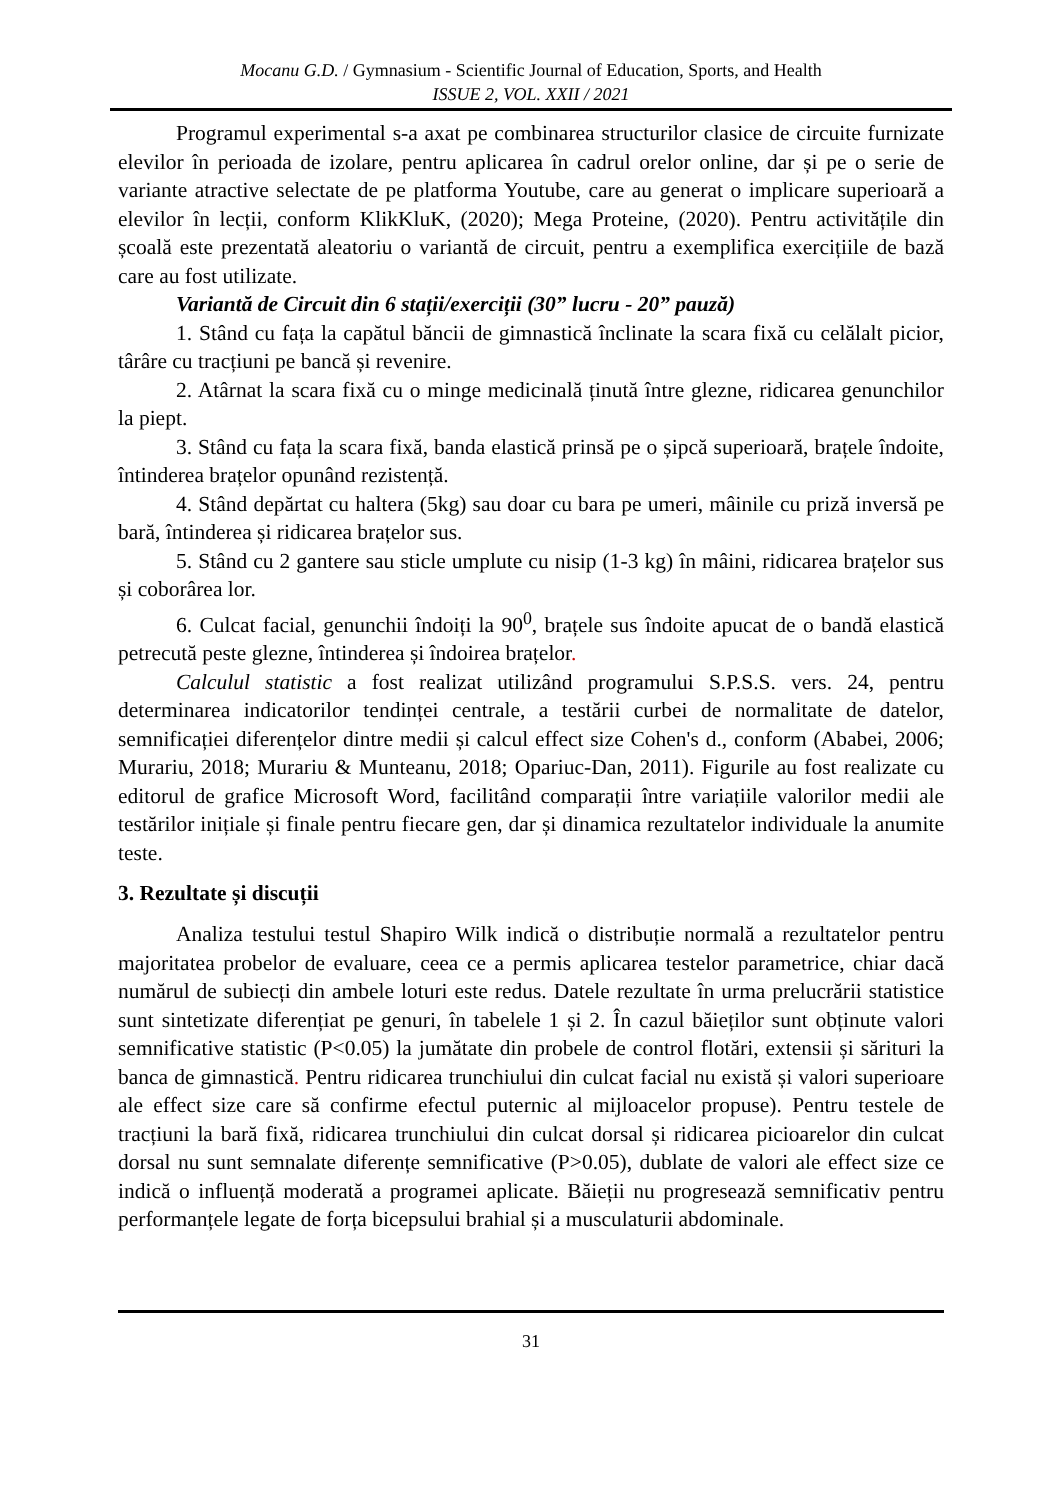Mocanu G.D. / Gymnasium - Scientific Journal of Education, Sports, and Health
ISSUE 2, VOL. XXII / 2021
Programul experimental s-a axat pe combinarea structurilor clasice de circuite furnizate elevilor în perioada de izolare, pentru aplicarea în cadrul orelor online, dar și pe o serie de variante atractive selectate de pe platforma Youtube, care au generat o implicare superioară a elevilor în lecții, conform KlikKluK, (2020); Mega Proteine, (2020). Pentru activitățile din școală este prezentată aleatoriu o variantă de circuit, pentru a exemplifica exercițiile de bază care au fost utilizate.
Variantă de Circuit din 6 stații/exerciții (30” lucru - 20” pauză)
1. Stând cu fața la capătul băncii de gimnastică înclinate la scara fixă cu celălalt picior, târâre cu tracțiuni pe bancă și revenire.
2. Atârnat la scara fixă cu o minge medicinală ținută între glezne, ridicarea genunchilor la piept.
3. Stând cu fața la scara fixă, banda elastică prinsă pe o șipcă superioară, brațele îndoite, întinderea brațelor opunând rezistență.
4. Stând depărtat cu haltera (5kg) sau doar cu bara pe umeri, mâinile cu priză inversă pe bară, întinderea și ridicarea brațelor sus.
5. Stând cu 2 gantere sau sticle umplute cu nisip (1-3 kg) în mâini, ridicarea brațelor sus și coborârea lor.
6. Culcat facial, genunchii îndoiți la 90<sup>0</sup>, brațele sus îndoite apucat de o bandă elastică petrecută peste glezne, întinderea și îndoirea brațelor.
Calculul statistic a fost realizat utilizând programului S.P.S.S. vers. 24, pentru determinarea indicatorilor tendinței centrale, a testării curbei de normalitate de datelor, semnificației diferențelor dintre medii și calcul effect size Cohen's d., conform (Ababei, 2006; Murariu, 2018; Murariu & Munteanu, 2018; Opariuc-Dan, 2011). Figurile au fost realizate cu editorul de grafice Microsoft Word, facilitând comparații între variațiile valorilor medii ale testărilor inițiale și finale pentru fiecare gen, dar și dinamica rezultatelor individuale la anumite teste.
3. Rezultate și discuții
Analiza testului testul Shapiro Wilk indică o distribuție normală a rezultatelor pentru majoritatea probelor de evaluare, ceea ce a permis aplicarea testelor parametrice, chiar dacă numărul de subiecți din ambele loturi este redus. Datele rezultate în urma prelucrării statistice sunt sintetizate diferențiat pe genuri, în tabelele 1 și 2. În cazul băieților sunt obținute valori semnificative statistic (P<0.05) la jumătate din probele de control flotări, extensii și sărituri la banca de gimnastică. Pentru ridicarea trunchiului din culcat facial nu există și valori superioare ale effect size care să confirme efectul puternic al mijloacelor propuse). Pentru testele de tracțiuni la bară fixă, ridicarea trunchiului din culcat dorsal și ridicarea picioarelor din culcat dorsal nu sunt semnalate diferențe semnificative (P>0.05), dublate de valori ale effect size ce indică o influență moderată a programei aplicate. Băieții nu progresează semnificativ pentru performanțele legate de forța bicepsului brahial și a musculaturii abdominale.
31